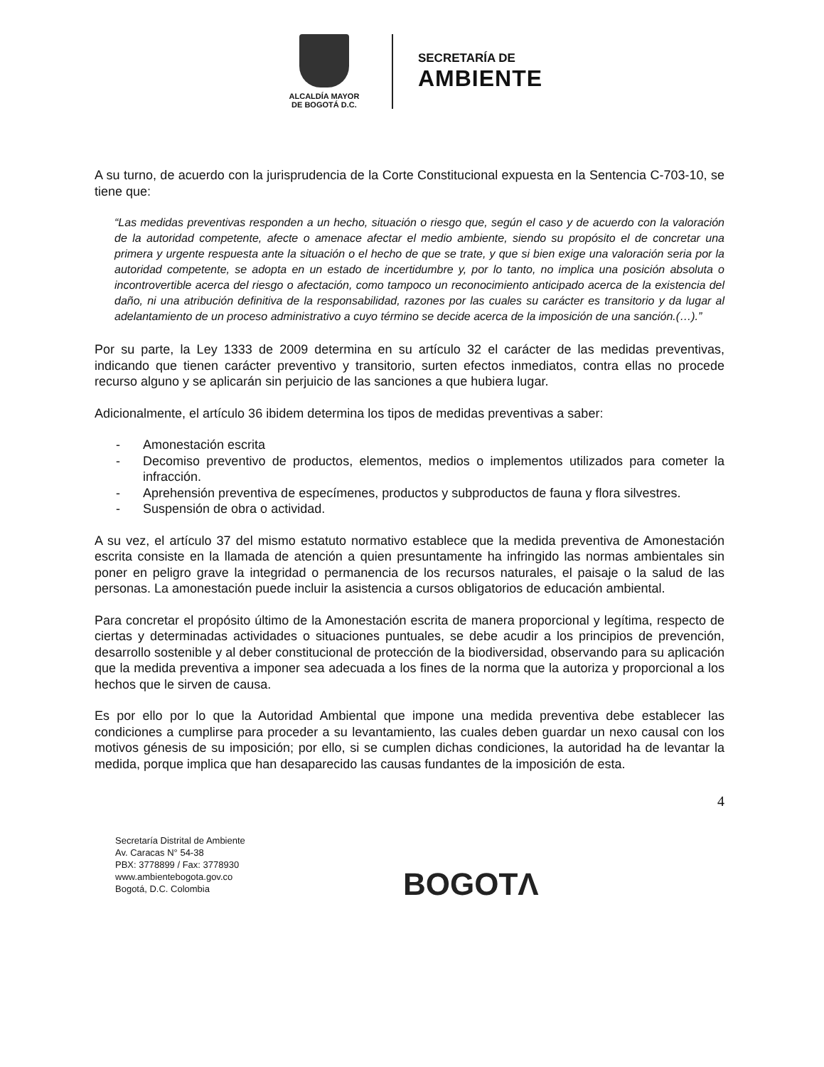ALCALDÍA MAYOR
DE BOGOTÁ D.C.
SECRETARÍA DE
AMBIENTE
A su turno, de acuerdo con la jurisprudencia de la Corte Constitucional expuesta en la Sentencia C-703-10, se tiene que:
“Las medidas preventivas responden a un hecho, situación o riesgo que, según el caso y de acuerdo con la valoración de la autoridad competente, afecte o amenace afectar el medio ambiente, siendo su propósito el de concretar una primera y urgente respuesta ante la situación o el hecho de que se trate, y que si bien exige una valoración seria por la autoridad competente, se adopta en un estado de incertidumbre y, por lo tanto, no implica una posición absoluta o incontrovertible acerca del riesgo o afectación, como tampoco un reconocimiento anticipado acerca de la existencia del daño, ni una atribución definitiva de la responsabilidad, razones por las cuales su carácter es transitorio y da lugar al adelantamiento de un proceso administrativo a cuyo término se decide acerca de la imposición de una sanción.(…).”
Por su parte, la Ley 1333 de 2009 determina en su artículo 32 el carácter de las medidas preventivas, indicando que tienen carácter preventivo y transitorio, surten efectos inmediatos, contra ellas no procede recurso alguno y se aplicarán sin perjuicio de las sanciones a que hubiera lugar.
Adicionalmente, el artículo 36 ibidem determina los tipos de medidas preventivas a saber:
- Amonestación escrita
- Decomiso preventivo de productos, elementos, medios o implementos utilizados para cometer la infracción.
- Aprehensión preventiva de especímenes, productos y subproductos de fauna y flora silvestres.
- Suspensión de obra o actividad.
A su vez, el artículo 37 del mismo estatuto normativo establece que la medida preventiva de Amonestación escrita consiste en la llamada de atención a quien presuntamente ha infringido las normas ambientales sin poner en peligro grave la integridad o permanencia de los recursos naturales, el paisaje o la salud de las personas. La amonestación puede incluir la asistencia a cursos obligatorios de educación ambiental.
Para concretar el propósito último de la Amonestación escrita de manera proporcional y legítima, respecto de ciertas y determinadas actividades o situaciones puntuales, se debe acudir a los principios de prevención, desarrollo sostenible y al deber constitucional de protección de la biodiversidad, observando para su aplicación que la medida preventiva a imponer sea adecuada a los fines de la norma que la autoriza y proporcional a los hechos que le sirven de causa.
Es por ello por lo que la Autoridad Ambiental que impone una medida preventiva debe establecer las condiciones a cumplirse para proceder a su levantamiento, las cuales deben guardar un nexo causal con los motivos génesis de su imposición; por ello, si se cumplen dichas condiciones, la autoridad ha de levantar la medida, porque implica que han desaparecido las causas fundantes de la imposición de esta.
4
Secretaría Distrital de Ambiente
Av. Caracas N° 54-38
PBX: 3778899 / Fax: 3778930
www.ambientebogota.gov.co
Bogotá, D.C. Colombia
BOGOTΛ